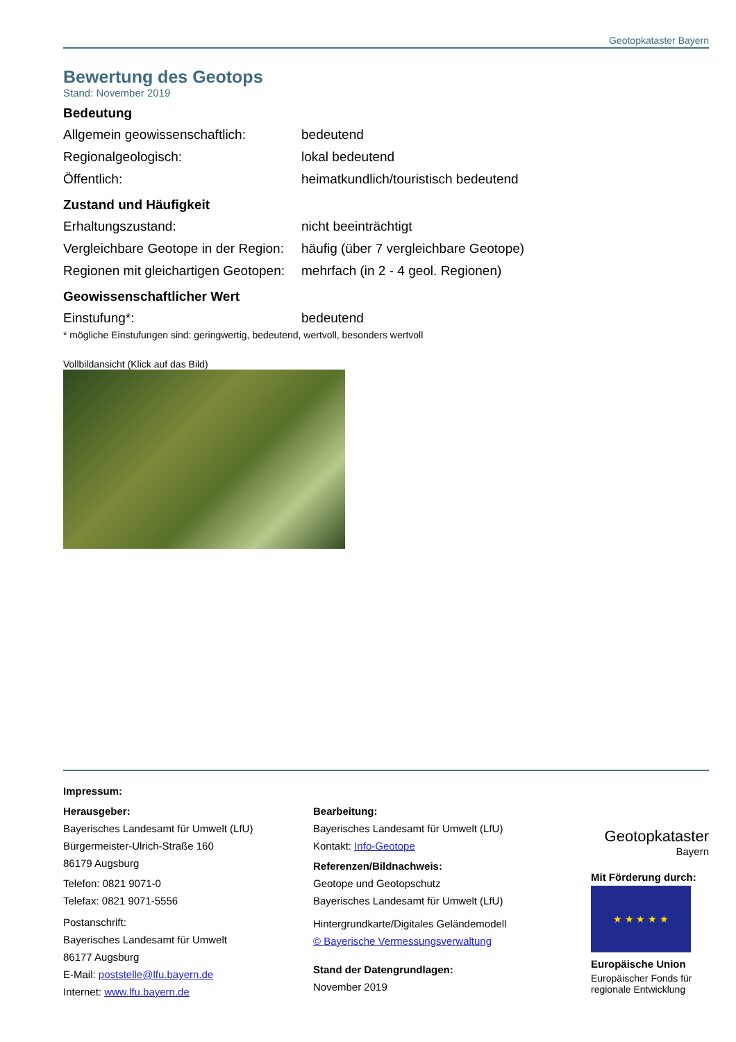Geotopkataster Bayern
Bewertung des Geotops
Stand: November 2019
Bedeutung
| Allgemein geowissenschaftlich: | bedeutend |
| Regionalgeologisch: | lokal bedeutend |
| Öffentlich: | heimatkundlich/touristisch bedeutend |
Zustand und Häufigkeit
| Erhaltungszustand: | nicht beeinträchtigt |
| Vergleichbare Geotope in der Region: | häufig (über 7 vergleichbare Geotope) |
| Regionen mit gleichartigen Geotopen: | mehrfach (in 2 - 4 geol. Regionen) |
Geowissenschaftlicher Wert
| Einstufung*: | bedeutend |
* mögliche Einstufungen sind: geringwertig, bedeutend, wertvoll, besonders wertvoll
Vollbildansicht (Klick auf das Bild)
Impressum:
Herausgeber:
Bayerisches Landesamt für Umwelt (LfU)
Bürgermeister-Ulrich-Straße 160
86179 Augsburg
Telefon: 0821 9071-0
Telefax: 0821 9071-5556
Postanschrift:
Bayerisches Landesamt für Umwelt
86177 Augsburg
E-Mail: poststelle@lfu.bayern.de
Internet: www.lfu.bayern.de
Bearbeitung:
Bayerisches Landesamt für Umwelt (LfU)
Kontakt: Info-Geotope
Referenzen/Bildnachweis:
Geotope und Geotopschutz
Bayerisches Landesamt für Umwelt (LfU)
Hintergrundkarte/Digitales Geländemodell
© Bayerische Vermessungsverwaltung
Stand der Datengrundlagen:
November 2019
Geotopkataster
Bayern
Mit Förderung durch:
★ ★ ★ ★ ★
Europäische Union
Europäischer Fonds für regionale Entwicklung